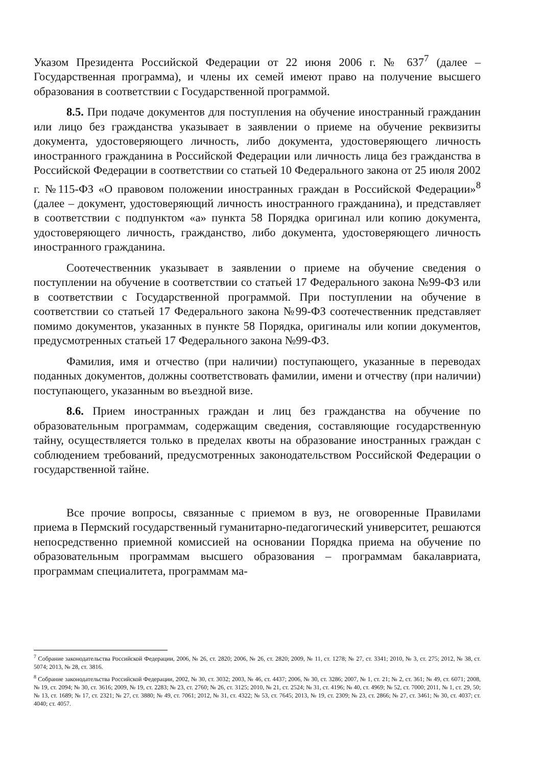Указом Президента Российской Федерации от 22 июня 2006 г. № 637<sup>7</sup> (далее – Государственная программа), и члены их семей имеют право на получение высшего образования в соответствии с Государственной программой.
8.5. При подаче документов для поступления на обучение иностранный гражданин или лицо без гражданства указывает в заявлении о приеме на обучение реквизиты документа, удостоверяющего личность, либо документа, удостоверяющего личность иностранного гражданина в Российской Федерации или личность лица без гражданства в Российской Федерации в соответствии со статьей 10 Федерального закона от 25 июля 2002 г. №115-ФЗ «О правовом положении иностранных граждан в Российской Федерации»<sup>8</sup> (далее – документ, удостоверяющий личность иностранного гражданина), и представляет в соответствии с подпунктом «а» пункта 58 Порядка оригинал или копию документа, удостоверяющего личность, гражданство, либо документа, удостоверяющего личность иностранного гражданина.
Соотечественник указывает в заявлении о приеме на обучение сведения о поступлении на обучение в соответствии со статьей 17 Федерального закона №99-ФЗ или в соответствии с Государственной программой. При поступлении на обучение в соответствии со статьей 17 Федерального закона №99-ФЗ соотечественник представляет помимо документов, указанных в пункте 58 Порядка, оригиналы или копии документов, предусмотренных статьей 17 Федерального закона №99-ФЗ.
Фамилия, имя и отчество (при наличии) поступающего, указанные в переводах поданных документов, должны соответствовать фамилии, имени и отчеству (при наличии) поступающего, указанным во въездной визе.
8.6. Прием иностранных граждан и лиц без гражданства на обучение по образовательным программам, содержащим сведения, составляющие государственную тайну, осуществляется только в пределах квоты на образование иностранных граждан с соблюдением требований, предусмотренных законодательством Российской Федерации о государственной тайне.
Все прочие вопросы, связанные с приемом в вуз, не оговоренные Правилами приема в Пермский государственный гуманитарно-педагогический университет, решаются непосредственно приемной комиссией на основании Порядка приема на обучение по образовательным программам высшего образования – программам бакалавриата, программам специалитета, программам ма-
<sup>7</sup> Собрание законодательства Российской Федерации, 2006, № 26, ст. 2820; 2006, № 26, ст. 2820; 2009, № 11, ст. 1278; № 27, ст. 3341; 2010, № 3, ст. 275; 2012, № 38, ст. 5074; 2013, № 28, ст. 3816.
<sup>8</sup> Собрание законодательства Российской Федерации, 2002, № 30, ст. 3032; 2003, № 46, ст. 4437; 2006, № 30, ст. 3286; 2007, № 1, ст. 21; № 2, ст. 361; № 49, ст. 6071; 2008, № 19, ст. 2094; № 30, ст. 3616; 2009, № 19, ст. 2283; № 23, ст. 2760; № 26, ст. 3125; 2010, № 21, ст. 2524; № 31, ст. 4196; № 40, ст. 4969; № 52, ст. 7000; 2011, № 1, ст. 29, 50; № 13, ст. 1689; № 17, ст. 2321; № 27, ст. 3880; № 49, ст. 7061; 2012, № 31, ст. 4322; № 53, ст. 7645; 2013, № 19, ст. 2309; № 23, ст. 2866; № 27, ст. 3461; № 30, ст. 4037; ст. 4040; ст. 4057.